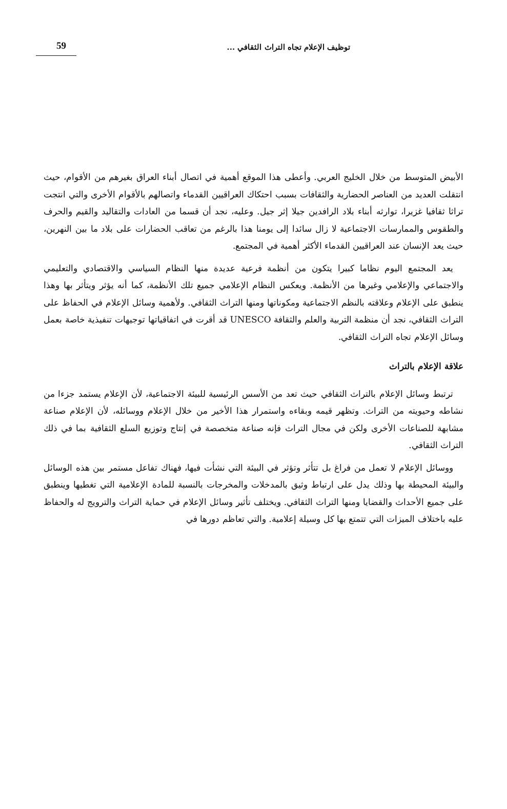توظيف الإعلام تجاه التراث الثقافي ...
59
الأبيض المتوسط من خلال الخليج العربي. وأعطى هذا الموقع أهمية في اتصال أبناء العراق بغيرهم من الأقوام، حيث انتقلت العديد من العناصر الحضارية والثقافات بسبب احتكاك العراقيين القدماء واتصالهم بالأقوام الأخرى والتي انتجت تراثا ثقافيا غزيرا، توارثه أبناء بلاد الرافدين جيلا إثر جيل. وعليه، نجد أن قسما من العادات والتقاليد والقيم والحرف والطقوس والممارسات الاجتماعية لا زال سائدا إلى يومنا هذا بالرغم من تعاقب الحضارات على بلاد ما بين النهرين، حيث يعد الإنسان عند العراقيين القدماء الأكثر أهمية في المجتمع.
يعد المجتمع اليوم نظاما كبيرا يتكون من أنظمة فرعية عديدة منها النظام السياسي والاقتصادي والتعليمي والاجتماعي والإعلامي وغيرها من الأنظمة. ويعكس النظام الإعلامي جميع تلك الأنظمة، كما أنه يؤثر ويتأثر بها وهذا ينطبق على الإعلام وعلاقته بالنظم الاجتماعية ومكوناتها ومنها التراث الثقافي. ولأهمية وسائل الإعلام في الحفاظ على التراث الثقافي، نجد أن منظمة التربية والعلم والثقافة UNESCO قد أقرت في اتفاقياتها توجيهات تنفيذية خاصة بعمل وسائل الإعلام تجاه التراث الثقافي.
علاقة الإعلام بالتراث
ترتبط وسائل الإعلام بالتراث الثقافي حيث تعد من الأسس الرئيسية للبيئة الاجتماعية، لأن الإعلام يستمد جزءا من نشاطه وحيويته من التراث. وتظهر قيمه وبقاءه واستمرار هذا الأخير من خلال الإعلام ووسائله، لأن الإعلام صناعة مشابهة للصناعات الأخرى ولكن في مجال التراث فإنه صناعة متخصصة في إنتاج وتوزيع السلع الثقافية بما في ذلك التراث الثقافي.
ووسائل الإعلام لا تعمل من فراغ بل تتأثر وتؤثر في البيئة التي نشأت فيها، فهناك تفاعل مستمر بين هذه الوسائل والبيئة المحيطة بها وذلك يدل على ارتباط وثيق بالمدخلات والمخرجات بالنسبة للمادة الإعلامية التي تغطيها وينطبق على جميع الأحداث والقضايا ومنها التراث الثقافي. ويختلف تأثير وسائل الإعلام في حماية التراث والترويج له والحفاظ عليه باختلاف الميزات التي تتمتع بها كل وسيلة إعلامية. والتي تعاظم دورها في